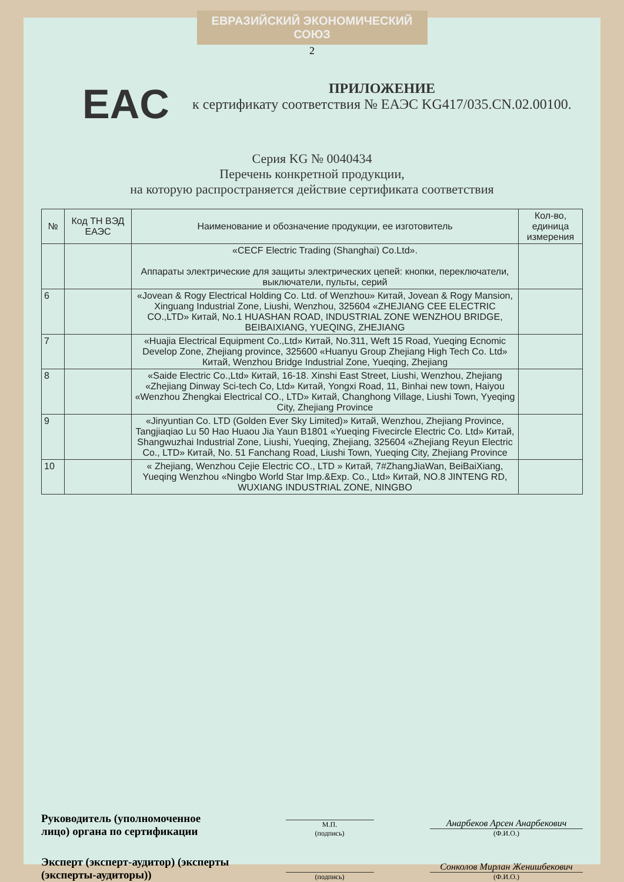ЕВРАЗИЙСКИЙ ЭКОНОМИЧЕСКИЙ СОЮЗ
2
EAC
ПРИЛОЖЕНИЕ
к сертификату соответствия № ЕАЭС KG417/035.CN.02.00100.
Серия KG № 0040434
Перечень конкретной продукции,
на которую распространяется действие сертификата соответствия
| № | Код ТН ВЭД ЕАЭС | Наименование и обозначение продукции, ее изготовитель | Кол-во, единица измерения |
| --- | --- | --- | --- |
| | | «CECF Electric Trading (Shanghai) Co.Ltd». Аппараты электрические для защиты электрических цепей: кнопки, переключатели, выключатели, пульты, серий | |
| 6 | | «Jovean & Rogy Electrical Holding Co. Ltd. of Wenzhou» Китай, Jovean & Rogy Mansion, Xinguang Industrial Zone, Liushi, Wenzhou, 325604 «ZHEJIANG CEE ELECTRIC CO.,LTD» Китай, No.1 HUASHAN ROAD, INDUSTRIAL ZONE WENZHOU BRIDGE, BEIBAIXIANG, YUEQING, ZHEJIANG | |
| 7 | | «Huajia Electrical Equipment Co.,Ltd» Китай, No.311, Weft 15 Road, Yueqing Ecnomic Develop Zone, Zhejiang province, 325600 «Huanyu Group Zhejiang High Tech Co. Ltd» Китай, Wenzhou Bridge Industrial Zone, Yueqing, Zhejiang | |
| 8 | | «Saide Electric Co.,Ltd» Китай, 16-18. Xinshi East Street, Liushi, Wenzhou, Zhejiang «Zhejiang Dinway Sci-tech Co, Ltd» Китай, Yongxi Road, 11, Binhai new town, Haiyou «Wenzhou Zhengkai Electrical CO., LTD» Китай, Changhong Village, Liushi Town, Yyeqing City, Zhejiang Province | |
| 9 | | «Jinyuntian Co. LTD (Golden Ever Sky Limited)» Китай, Wenzhou, Zhejiang Province, Tangjiaqiao Lu 50 Hao Huaou Jia Yaun B1801 «Yueqing Fivecircle Electric Co. Ltd» Китай, Shangwuzhai Industrial Zone, Liushi, Yueqing, Zhejiang, 325604 «Zhejiang Reyun Electric Co., LTD» Китай, No. 51 Fanchang Road, Liushi Town, Yueqing City, Zhejiang Province | |
| 10 | | « Zhejiang, Wenzhou Cejie Electric CO., LTD » Китай, 7#ZhangJiaWan, BeiBaiXiang, Yueqing Wenzhou «Ningbo World Star Imp.&Exp. Co., Ltd» Китай, NO.8 JINTENG RD, WUXIANG INDUSTRIAL ZONE, NINGBO | |
Руководитель (уполномоченное лицо) органа по сертификации
М.П.
(подпись)
Анарбеков Арсен Анарбекович
(Ф.И.О.)
Эксперт (эксперт-аудитор) (эксперты (эксперты-аудиторы))
(подпись)
Сонколов Мирлан Женишбекович
(Ф.И.О.)